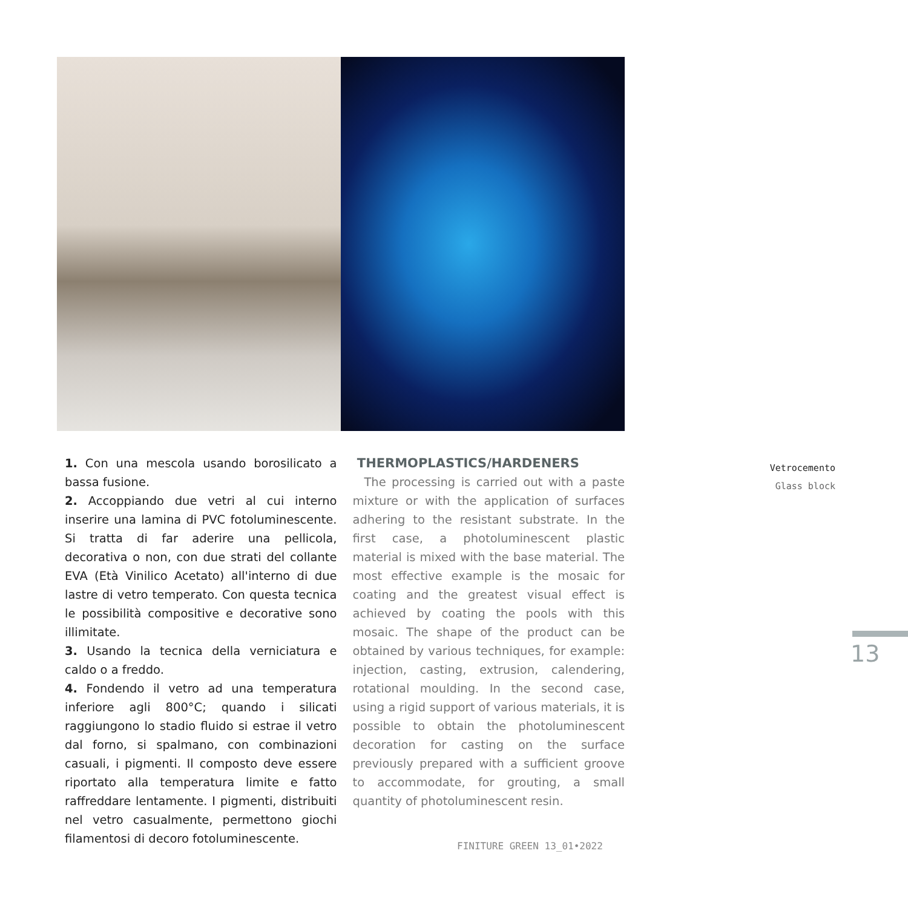1. Con una mescola usando borosilicato a bassa fusione.
2. Accoppiando due vetri al cui interno inserire una lamina di PVC fotoluminescente. Si tratta di far aderire una pellicola, decorativa o non, con due strati del collante EVA (Età Vinilico Acetato) all'interno di due lastre di vetro temperato. Con questa tecnica le possibilità compositive e decorative sono illimitate.
3. Usando la tecnica della verniciatura e caldo o a freddo.
4. Fondendo il vetro ad una temperatura inferiore agli 800°C; quando i silicati raggiungono lo stadio fluido si estrae il vetro dal forno, si spalmano, con combinazioni casuali, i pigmenti. Il composto deve essere riportato alla temperatura limite e fatto raffreddare lentamente. I pigmenti, distribuiti nel vetro casualmente, permettono giochi filamentosi di decoro fotoluminescente.
THERMOPLASTICS/HARDENERS
The processing is carried out with a paste mixture or with the application of surfaces adhering to the resistant substrate. In the first case, a photoluminescent plastic material is mixed with the base material. The most effective example is the mosaic for coating and the greatest visual effect is achieved by coating the pools with this mosaic. The shape of the product can be obtained by various techniques, for example: injection, casting, extrusion, calendering, rotational moulding. In the second case, using a rigid support of various materials, it is possible to obtain the photoluminescent decoration for casting on the surface previously prepared with a sufficient groove to accommodate, for grouting, a small quantity of photoluminescent resin.
Vetrocemento
Glass block
13
FINITURE GREEN 13_01•2022